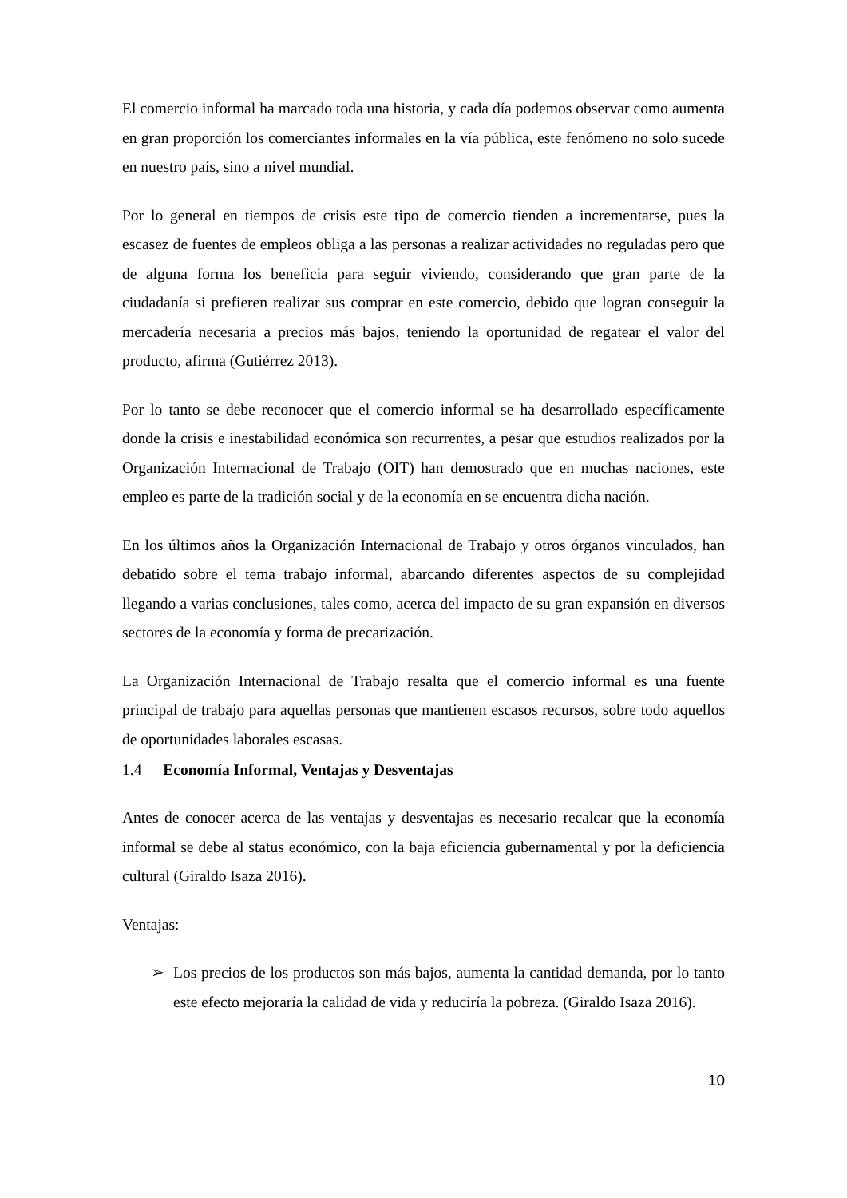El comercio informal ha marcado toda una historia, y cada día podemos observar como aumenta en gran proporción los comerciantes informales en la vía pública, este fenómeno no solo sucede en nuestro país, sino a nivel mundial.
Por lo general en tiempos de crisis este tipo de comercio tienden a incrementarse, pues la escasez de fuentes de empleos obliga a las personas a realizar actividades no reguladas pero que de alguna forma los beneficia para seguir viviendo, considerando que gran parte de la ciudadanía si prefieren realizar sus comprar en este comercio, debido que logran conseguir la mercadería necesaria a precios más bajos, teniendo la oportunidad de regatear el valor del producto, afirma (Gutiérrez 2013).
Por lo tanto se debe reconocer que el comercio informal se ha desarrollado específicamente donde la crisis e inestabilidad económica son recurrentes, a pesar que estudios realizados por la Organización Internacional de Trabajo (OIT) han demostrado que en muchas naciones, este empleo es parte de la tradición social y de la economía en se encuentra dicha nación.
En los últimos años la Organización Internacional de Trabajo y otros órganos vinculados, han debatido sobre el tema trabajo informal, abarcando diferentes aspectos de su complejidad llegando a varias conclusiones, tales como, acerca del impacto de su gran expansión en diversos sectores de la economía y forma de precarización.
La Organización Internacional de Trabajo resalta que el comercio informal es una fuente principal de trabajo para aquellas personas que mantienen escasos recursos, sobre todo aquellos de oportunidades laborales escasas.
1.4 Economía Informal, Ventajas y Desventajas
Antes de conocer acerca de las ventajas y desventajas es necesario recalcar que la economía informal se debe al status económico, con la baja eficiencia gubernamental y por la deficiencia cultural (Giraldo Isaza 2016).
Ventajas:
➢ Los precios de los productos son más bajos, aumenta la cantidad demanda, por lo tanto este efecto mejoraría la calidad de vida y reduciría la pobreza. (Giraldo Isaza 2016).
10